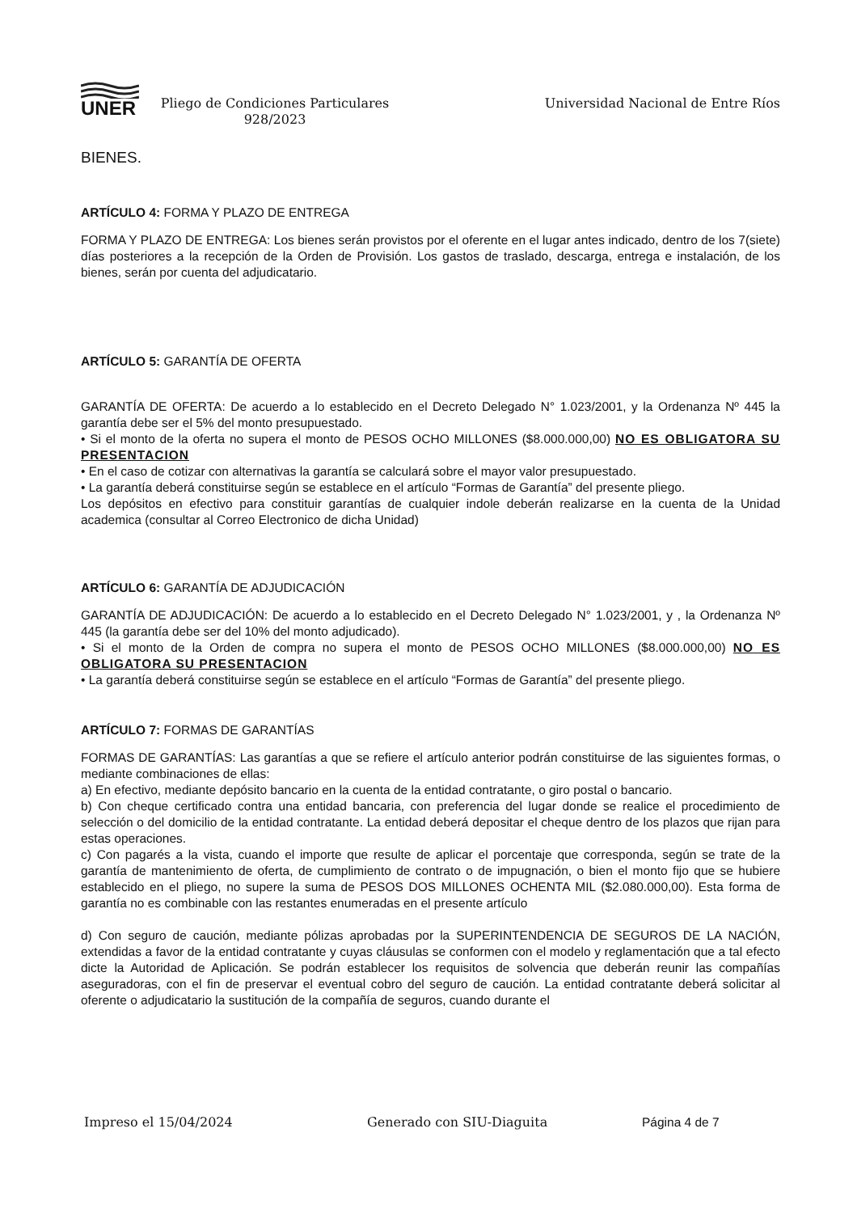UNER
Pliego de Condiciones Particulares
928/2023
Universidad Nacional de Entre Ríos
BIENES.
ARTÍCULO 4: FORMA Y PLAZO DE ENTREGA
FORMA Y PLAZO DE ENTREGA: Los bienes serán provistos por el oferente en el lugar antes indicado, dentro de los 7(siete) días posteriores a la recepción de la Orden de Provisión. Los gastos de traslado, descarga, entrega e instalación, de los bienes, serán por cuenta del adjudicatario.
ARTÍCULO 5: GARANTÍA DE OFERTA
GARANTÍA DE OFERTA: De acuerdo a lo establecido en el Decreto Delegado N° 1.023/2001, y la Ordenanza Nº 445 la garantía debe ser el 5% del monto presupuestado.
• Si el monto de la oferta no supera el monto de PESOS OCHO MILLONES ($8.000.000,00) NO ES OBLIGATORA SU PRESENTACION
• En el caso de cotizar con alternativas la garantía se calculará sobre el mayor valor presupuestado.
• La garantía deberá constituirse según se establece en el artículo “Formas de Garantía” del presente pliego.
Los depósitos en efectivo para constituir garantías de cualquier indole deberán realizarse en la cuenta de la Unidad academica (consultar al Correo Electronico de dicha Unidad)
ARTÍCULO 6: GARANTÍA DE ADJUDICACIÓN
GARANTÍA DE ADJUDICACIÓN: De acuerdo a lo establecido en el Decreto Delegado N° 1.023/2001, y , la Ordenanza Nº 445 (la garantía debe ser del 10% del monto adjudicado).
• Si el monto de la Orden de compra no supera el monto de PESOS OCHO MILLONES ($8.000.000,00) NO ES OBLIGATORA SU PRESENTACION
• La garantía deberá constituirse según se establece en el artículo “Formas de Garantía” del presente pliego.
ARTÍCULO 7: FORMAS DE GARANTÍAS
FORMAS DE GARANTÍAS: Las garantías a que se refiere el artículo anterior podrán constituirse de las siguientes formas, o mediante combinaciones de ellas:
a) En efectivo, mediante depósito bancario en la cuenta de la entidad contratante, o giro postal o bancario.
b) Con cheque certificado contra una entidad bancaria, con preferencia del lugar donde se realice el procedimiento de selección o del domicilio de la entidad contratante. La entidad deberá depositar el cheque dentro de los plazos que rijan para estas operaciones.
c) Con pagarés a la vista, cuando el importe que resulte de aplicar el porcentaje que corresponda, según se trate de la garantía de mantenimiento de oferta, de cumplimiento de contrato o de impugnación, o bien el monto fijo que se hubiere establecido en el pliego, no supere la suma de PESOS DOS MILLONES OCHENTA MIL ($2.080.000,00). Esta forma de garantía no es combinable con las restantes enumeradas en el presente artículo
d) Con seguro de caución, mediante pólizas aprobadas por la SUPERINTENDENCIA DE SEGUROS DE LA NACIÓN, extendidas a favor de la entidad contratante y cuyas cláusulas se conformen con el modelo y reglamentación que a tal efecto dicte la Autoridad de Aplicación. Se podrán establecer los requisitos de solvencia que deberán reunir las compañías aseguradoras, con el fin de preservar el eventual cobro del seguro de caución. La entidad contratante deberá solicitar al oferente o adjudicatario la sustitución de la compañía de seguros, cuando durante el
Impreso el 15/04/2024 Generado con SIU-Diaguita Página 4 de 7